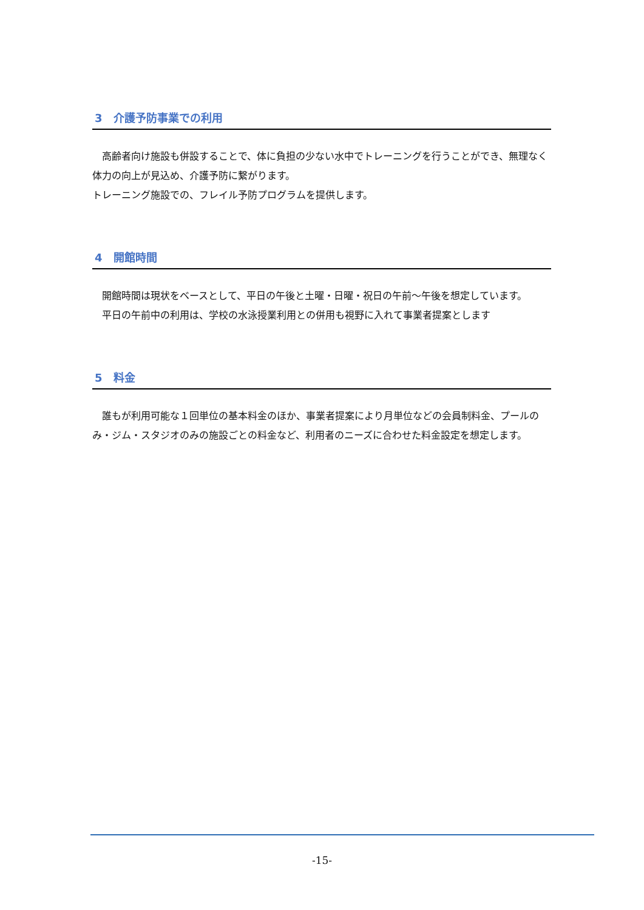3　介護予防事業での利用
　高齢者向け施設も併設することで、体に負担の少ない水中でトレーニングを行うことができ、無理なく体力の向上が見込め、介護予防に繋がります。
トレーニング施設での、フレイル予防プログラムを提供します。
4　開館時間
　開館時間は現状をベースとして、平日の午後と土曜・日曜・祝日の午前～午後を想定しています。
　平日の午前中の利用は、学校の水泳授業利用との併用も視野に入れて事業者提案とします
5　料金
　誰もが利用可能な１回単位の基本料金のほか、事業者提案により月単位などの会員制料金、プールのみ・ジム・スタジオのみの施設ごとの料金など、利用者のニーズに合わせた料金設定を想定します。
-15-